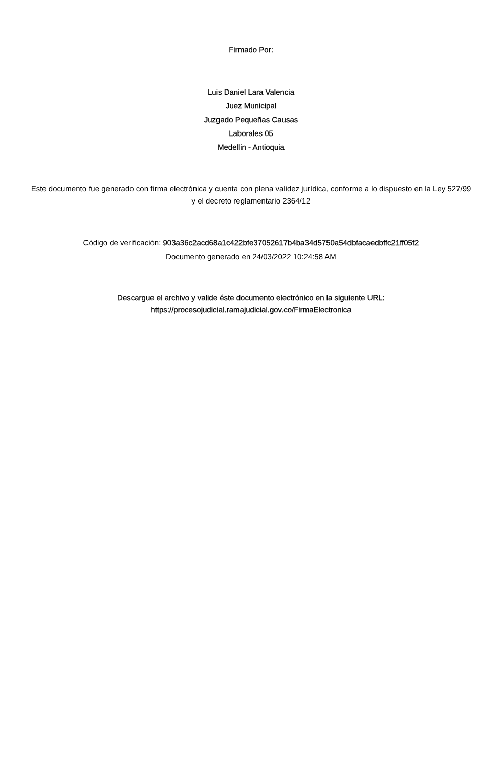Firmado Por:
Luis Daniel Lara Valencia
Juez Municipal
Juzgado Pequeñas Causas
Laborales 05
Medellin - Antioquia
Este documento fue generado con firma electrónica y cuenta con plena validez jurídica, conforme a lo dispuesto en la Ley 527/99 y el decreto reglamentario 2364/12
Código de verificación: 903a36c2acd68a1c422bfe37052617b4ba34d5750a54dbfacaedbffc21ff05f2
Documento generado en 24/03/2022 10:24:58 AM
Descargue el archivo y valide éste documento electrónico en la siguiente URL:
https://procesojudicial.ramajudicial.gov.co/FirmaElectronica